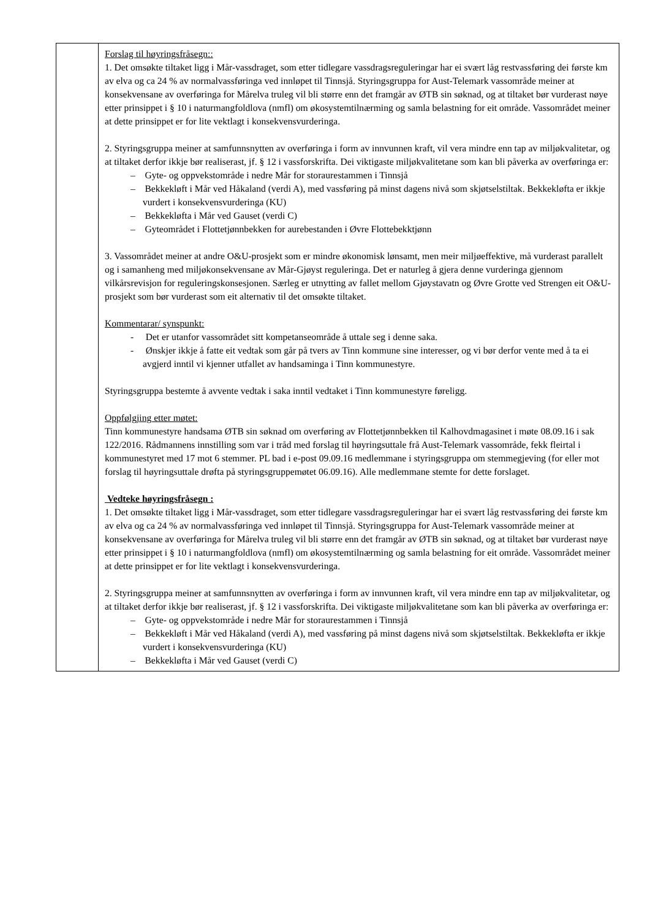| | Forslag til høyringsfråsegn:: 1. Det omsøkte tiltaket ligg i Mår-vassdraget, som etter tidlegare vassdragsreguleringar har ei svært låg restvassføring dei første km av elva og ca 24 % av normalvassføringa ved innløpet til Tinnsjå. Styringsgruppa for Aust-Telemark vassområde meiner at konsekvensane av overføringa for Mårelva truleg vil bli større enn det framgår av ØTB sin søknad, og at tiltaket bør vurderast nøye etter prinsippet i § 10 i naturmangfoldlova (nmfl) om økosystemtilnærming og samla belastning for eit område. Vassområdet meiner at dette prinsippet er for lite vektlagt i konsekvensvurderinga. 2. Styringsgruppa meiner at samfunnsnytten av overføringa i form av innvunnen kraft, vil vera mindre enn tap av miljøkvalitetar, og at tiltaket derfor ikkje bør realiserast, jf. § 12 i vassforskrifta. Dei viktigaste miljøkvalitetane som kan bli påverka av overføringa er: – Gyte- og oppvekstområde i nedre Mår for storaurestammen i Tinnsjå – Bekkekløft i Mår ved Håkaland (verdi A), med vassføring på minst dagens nivå som skjøtselstiltak. Bekkekløfta er ikkje vurdert i konsekvensvurderinga (KU) – Bekkekløfta i Mår ved Gauset (verdi C) – Gyteområdet i Flottetjønnbekken for aurebestanden i Øvre Flottebekktjønn 3. Vassområdet meiner at andre O&U-prosjekt som er mindre økonomisk lønsamt, men meir miljøeffektive, må vurderast parallelt og i samanheng med miljøkonsekvensane av Mår-Gjøyst reguleringa. Det er naturleg å gjera denne vurderinga gjennom vilkårsrevisjon for reguleringskonsesjonen. Særleg er utnytting av fallet mellom Gjøystavatn og Øvre Grotte ved Strengen eit O&U-prosjekt som bør vurderast som eit alternativ til det omsøkte tiltaket. Kommentarar/ synspunkt: - Det er utanfor vassområdet sitt kompetanseområde å uttale seg i denne saka. - Ønskjer ikkje å fatte eit vedtak som går på tvers av Tinn kommune sine interesser, og vi bør derfor vente med å ta ei avgjerd inntil vi kjenner utfallet av handsaminga i Tinn kommunestyre. Styringsgruppa bestemte å avvente vedtak i saka inntil vedtaket i Tinn kommunestyre føreligg. Oppfølgjing etter møtet: Tinn kommunestyre handsama ØTB sin søknad om overføring av Flottetjønnbekken til Kalhovdmagasinet i møte 08.09.16 i sak 122/2016. Rådmannens innstilling som var i tråd med forslag til høyringsuttale frå Aust-Telemark vassområde, fekk fleirtal i kommunestyret med 17 mot 6 stemmer. PL bad i e-post 09.09.16 medlemmane i styringsgruppa om stemmegjeving (for eller mot forslag til høyringsuttale drøfta på styringsgruppemøtet 06.09.16). Alle medlemmane stemte for dette forslaget. Vedteke høyringsfråsegn : 1. Det omsøkte tiltaket ligg i Mår-vassdraget, som etter tidlegare vassdragsreguleringar har ei svært låg restvassføring dei første km av elva og ca 24 % av normalvassføringa ved innløpet til Tinnsjå. Styringsgruppa for Aust-Telemark vassområde meiner at konsekvensane av overføringa for Mårelva truleg vil bli større enn det framgår av ØTB sin søknad, og at tiltaket bør vurderast nøye etter prinsippet i § 10 i naturmangfoldlova (nmfl) om økosystemtilnærming og samla belastning for eit område. Vassområdet meiner at dette prinsippet er for lite vektlagt i konsekvensvurderinga. 2. Styringsgruppa meiner at samfunnsnytten av overføringa i form av innvunnen kraft, vil vera mindre enn tap av miljøkvalitetar, og at tiltaket derfor ikkje bør realiserast, jf. § 12 i vassforskrifta. Dei viktigaste miljøkvalitetane som kan bli påverka av overføringa er: – Gyte- og oppvekstområde i nedre Mår for storaurestammen i Tinnsjå – Bekkekløft i Mår ved Håkaland (verdi A), med vassføring på minst dagens nivå som skjøtselstiltak. Bekkekløfta er ikkje vurdert i konsekvensvurderinga (KU) – Bekkekløfta i Mår ved Gauset (verdi C) |